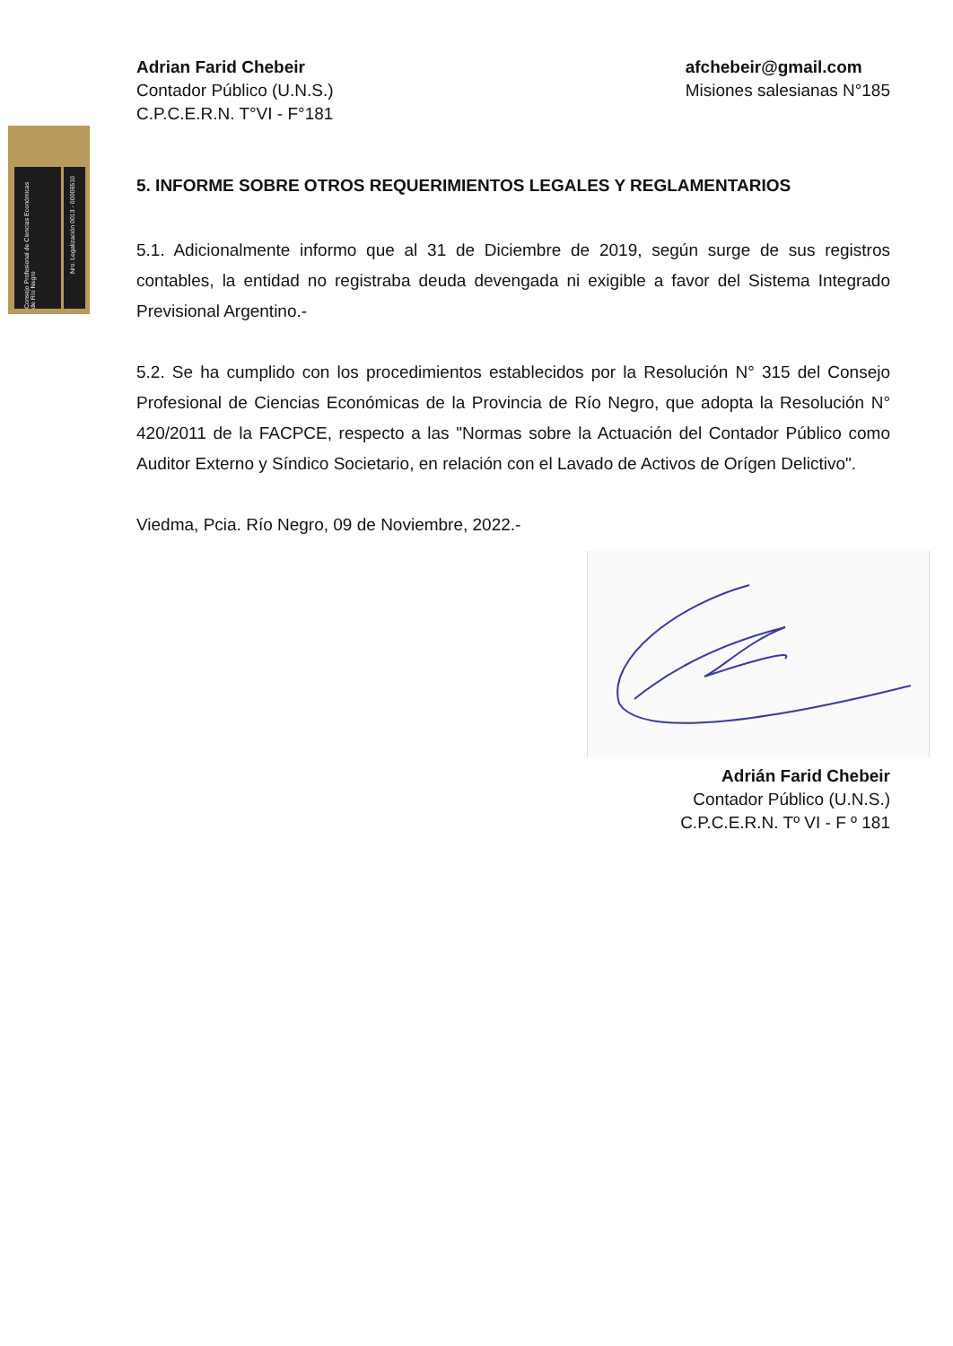Consejo Profesional de Ciencias Económicas de Río Negro
Nro. Legalización 0013 - 00006510
Adrian Farid Chebeir
Contador Público (U.N.S.)
C.P.C.E.R.N. T°VI - F°181
afchebeir@gmail.com
Misiones salesianas N°185
5. INFORME SOBRE OTROS REQUERIMIENTOS LEGALES Y REGLAMENTARIOS
5.1. Adicionalmente informo que al 31 de Diciembre de 2019, según surge de sus registros contables, la entidad no registraba deuda devengada ni exigible a favor del Sistema Integrado Previsional Argentino.-
5.2. Se ha cumplido con los procedimientos establecidos por la Resolución N° 315 del Consejo Profesional de Ciencias Económicas de la Provincia de Río Negro, que adopta la Resolución N° 420/2011 de la FACPCE, respecto a las "Normas sobre la Actuación del Contador Público como Auditor Externo y Síndico Societario, en relación con el Lavado de Activos de Orígen Delictivo".
Viedma, Pcia. Río Negro, 09 de Noviembre, 2022.-
Adrián Farid Chebeir
Contador Público (U.N.S.)
C.P.C.E.R.N. Tº VI - F º 181